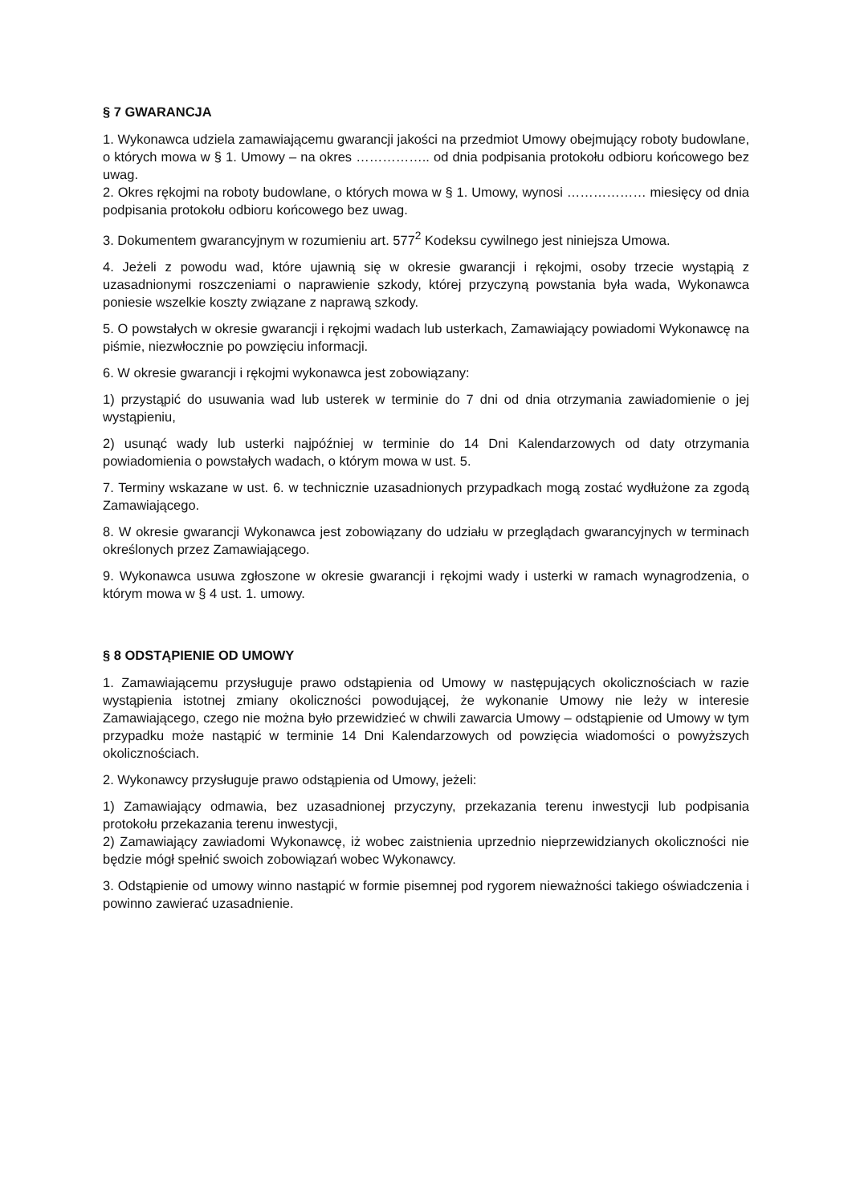§ 7 GWARANCJA
1. Wykonawca udziela zamawiającemu gwarancji jakości na przedmiot Umowy obejmujący roboty budowlane, o których mowa w § 1. Umowy – na okres …………….. od dnia podpisania protokołu odbioru końcowego bez uwag.
2. Okres rękojmi na roboty budowlane, o których mowa w § 1. Umowy, wynosi ……………… miesięcy od dnia podpisania protokołu odbioru końcowego bez uwag.
3. Dokumentem gwarancyjnym w rozumieniu art. 577<sup>2</sup> Kodeksu cywilnego jest niniejsza Umowa.
4. Jeżeli z powodu wad, które ujawnią się w okresie gwarancji i rękojmi, osoby trzecie wystąpią z uzasadnionymi roszczeniami o naprawienie szkody, której przyczyną powstania była wada, Wykonawca poniesie wszelkie koszty związane z naprawą szkody.
5. O powstałych w okresie gwarancji i rękojmi wadach lub usterkach, Zamawiający powiadomi Wykonawcę na piśmie, niezwłocznie po powzięciu informacji.
6. W okresie gwarancji i rękojmi wykonawca jest zobowiązany:
1) przystąpić do usuwania wad lub usterek w terminie do 7 dni od dnia otrzymania zawiadomienie o jej wystąpieniu,
2) usunąć wady lub usterki najpóźniej w terminie do 14 Dni Kalendarzowych od daty otrzymania powiadomienia o powstałych wadach, o którym mowa w ust. 5.
7. Terminy wskazane w ust. 6. w technicznie uzasadnionych przypadkach mogą zostać wydłużone za zgodą Zamawiającego.
8. W okresie gwarancji Wykonawca jest zobowiązany do udziału w przeglądach gwarancyjnych w terminach określonych przez Zamawiającego.
9. Wykonawca usuwa zgłoszone w okresie gwarancji i rękojmi wady i usterki w ramach wynagrodzenia, o którym mowa w § 4 ust. 1. umowy.
§ 8 ODSTĄPIENIE OD UMOWY
1. Zamawiającemu przysługuje prawo odstąpienia od Umowy w następujących okolicznościach w razie wystąpienia istotnej zmiany okoliczności powodującej, że wykonanie Umowy nie leży w interesie Zamawiającego, czego nie można było przewidzieć w chwili zawarcia Umowy – odstąpienie od Umowy w tym przypadku może nastąpić w terminie 14 Dni Kalendarzowych od powzięcia wiadomości o powyższych okolicznościach.
2. Wykonawcy przysługuje prawo odstąpienia od Umowy, jeżeli:
1) Zamawiający odmawia, bez uzasadnionej przyczyny, przekazania terenu inwestycji lub podpisania protokołu przekazania terenu inwestycji,
2) Zamawiający zawiadomi Wykonawcę, iż wobec zaistnienia uprzednio nieprzewidzianych okoliczności nie będzie mógł spełnić swoich zobowiązań wobec Wykonawcy.
3. Odstąpienie od umowy winno nastąpić w formie pisemnej pod rygorem nieważności takiego oświadczenia i powinno zawierać uzasadnienie.